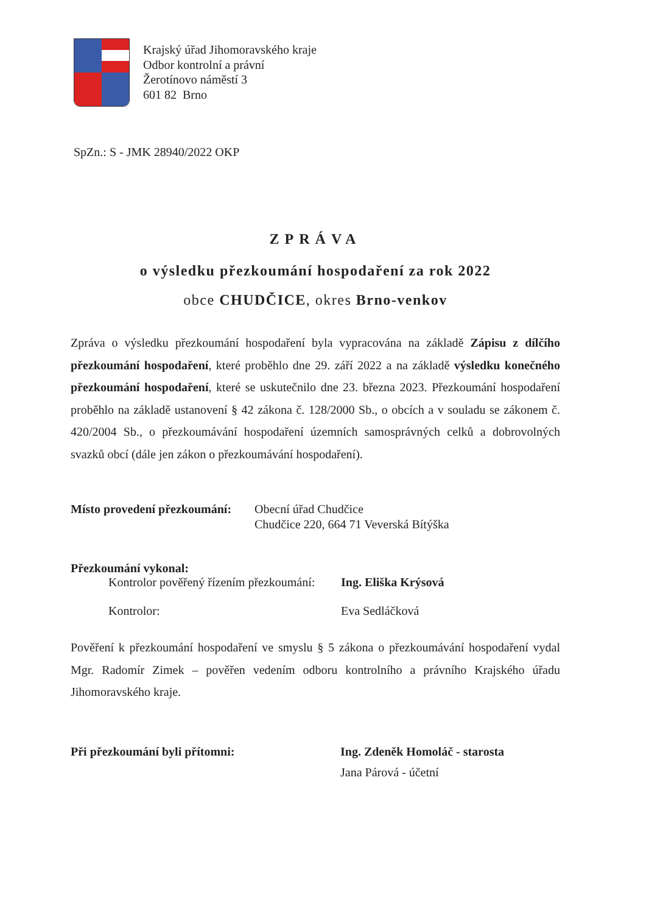Krajský úřad Jihomoravského kraje
Odbor kontrolní a právní
Žerotínovo náměstí 3
601 82 Brno
SpZn.: S - JMK 28940/2022 OKP
ZPRÁVA
o výsledku přezkoumání hospodaření za rok 2022
obce CHUDČICE, okres Brno-venkov
Zpráva o výsledku přezkoumání hospodaření byla vypracována na základě Zápisu z dílčího přezkoumání hospodaření, které proběhlo dne 29. září 2022 a na základě výsledku konečného přezkoumání hospodaření, které se uskutečnilo dne 23. března 2023. Přezkoumání hospodaření proběhlo na základě ustanovení § 42 zákona č. 128/2000 Sb., o obcích a v souladu se zákonem č. 420/2004 Sb., o přezkoumávání hospodaření územních samosprávných celků a dobrovolných svazků obcí (dále jen zákon o přezkoumávání hospodaření).
Místo provedení přezkoumání: Obecní úřad Chudčice
Chudčice 220, 664 71 Veverská Bítýška
Přezkoumání vykonal:
Kontrolor pověřený řízením přezkoumání: Ing. Eliška Krýsová
Kontrolor: Eva Sedláčková
Pověření k přezkoumání hospodaření ve smyslu § 5 zákona o přezkoumávání hospodaření vydal Mgr. Radomír Zimek – pověřen vedením odboru kontrolního a právního Krajského úřadu Jihomoravského kraje.
Při přezkoumání byli přítomni: Ing. Zdeněk Homoláč - starosta
Jana Párová - účetní